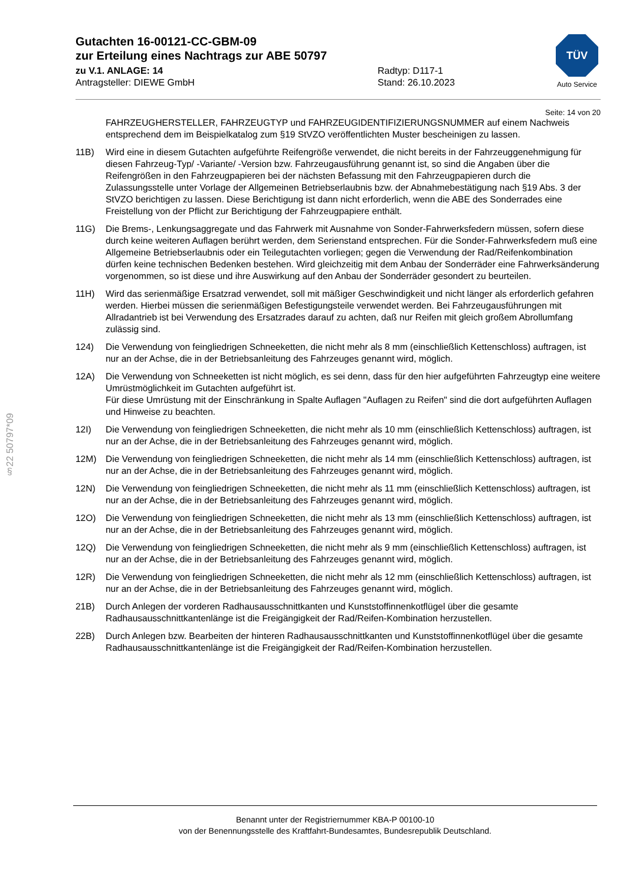§22 50797*09
TÜV
Auto Service
Gutachten 16-00121-CC-GBM-09
zur Erteilung eines Nachtrags zur ABE 50797
zu V.1. ANLAGE: 14
Antragsteller: DIEWE GmbH
Radtyp: D117-1
Stand: 26.10.2023
Seite: 14 von 20
FAHRZEUGHERSTELLER, FAHRZEUGTYP und FAHRZEUGIDENTIFIZIERUNGSNUMMER auf einem Nachweis entsprechend dem im Beispielkatalog zum §19 StVZO veröffentlichten Muster bescheinigen zu lassen.
11B) Wird eine in diesem Gutachten aufgeführte Reifengröße verwendet, die nicht bereits in der Fahrzeuggenehmigung für diesen Fahrzeug-Typ/ -Variante/ -Version bzw. Fahrzeugausführung genannt ist, so sind die Angaben über die Reifengrößen in den Fahrzeugpapieren bei der nächsten Befassung mit den Fahrzeugpapieren durch die Zulassungsstelle unter Vorlage der Allgemeinen Betriebserlaubnis bzw. der Abnahmebestätigung nach §19 Abs. 3 der StVZO berichtigen zu lassen. Diese Berichtigung ist dann nicht erforderlich, wenn die ABE des Sonderrades eine Freistellung von der Pflicht zur Berichtigung der Fahrzeugpapiere enthält.
11G) Die Brems-, Lenkungsaggregate und das Fahrwerk mit Ausnahme von Sonder-Fahrwerksfedern müssen, sofern diese durch keine weiteren Auflagen berührt werden, dem Serienstand entsprechen. Für die Sonder-Fahrwerksfedern muß eine Allgemeine Betriebserlaubnis oder ein Teilegutachten vorliegen; gegen die Verwendung der Rad/Reifenkombination dürfen keine technischen Bedenken bestehen. Wird gleichzeitig mit dem Anbau der Sonderräder eine Fahrwerksänderung vorgenommen, so ist diese und ihre Auswirkung auf den Anbau der Sonderräder gesondert zu beurteilen.
11H) Wird das serienmäßige Ersatzrad verwendet, soll mit mäßiger Geschwindigkeit und nicht länger als erforderlich gefahren werden. Hierbei müssen die serienmäßigen Befestigungsteile verwendet werden. Bei Fahrzeugausführungen mit Allradantrieb ist bei Verwendung des Ersatzrades darauf zu achten, daß nur Reifen mit gleich großem Abrollumfang zulässig sind.
124) Die Verwendung von feingliedrigen Schneeketten, die nicht mehr als 8 mm (einschließlich Kettenschloss) auftragen, ist nur an der Achse, die in der Betriebsanleitung des Fahrzeuges genannt wird, möglich.
12A) Die Verwendung von Schneeketten ist nicht möglich, es sei denn, dass für den hier aufgeführten Fahrzeugtyp eine weitere Umrüstmöglichkeit im Gutachten aufgeführt ist.
Für diese Umrüstung mit der Einschränkung in Spalte Auflagen "Auflagen zu Reifen" sind die dort aufgeführten Auflagen und Hinweise zu beachten.
12I) Die Verwendung von feingliedrigen Schneeketten, die nicht mehr als 10 mm (einschließlich Kettenschloss) auftragen, ist nur an der Achse, die in der Betriebsanleitung des Fahrzeuges genannt wird, möglich.
12M) Die Verwendung von feingliedrigen Schneeketten, die nicht mehr als 14 mm (einschließlich Kettenschloss) auftragen, ist nur an der Achse, die in der Betriebsanleitung des Fahrzeuges genannt wird, möglich.
12N) Die Verwendung von feingliedrigen Schneeketten, die nicht mehr als 11 mm (einschließlich Kettenschloss) auftragen, ist nur an der Achse, die in der Betriebsanleitung des Fahrzeuges genannt wird, möglich.
12O) Die Verwendung von feingliedrigen Schneeketten, die nicht mehr als 13 mm (einschließlich Kettenschloss) auftragen, ist nur an der Achse, die in der Betriebsanleitung des Fahrzeuges genannt wird, möglich.
12Q) Die Verwendung von feingliedrigen Schneeketten, die nicht mehr als 9 mm (einschließlich Kettenschloss) auftragen, ist nur an der Achse, die in der Betriebsanleitung des Fahrzeuges genannt wird, möglich.
12R) Die Verwendung von feingliedrigen Schneeketten, die nicht mehr als 12 mm (einschließlich Kettenschloss) auftragen, ist nur an der Achse, die in der Betriebsanleitung des Fahrzeuges genannt wird, möglich.
21B) Durch Anlegen der vorderen Radhausausschnittkanten und Kunststoffinnenkotflügel über die gesamte Radhausausschnittkantenlänge ist die Freigängigkeit der Rad/Reifen-Kombination herzustellen.
22B) Durch Anlegen bzw. Bearbeiten der hinteren Radhausausschnittkanten und Kunststoffinnenkotflügel über die gesamte Radhausausschnittkantenlänge ist die Freigängigkeit der Rad/Reifen-Kombination herzustellen.
Benannt unter der Registriernummer KBA-P 00100-10
von der Benennungsstelle des Kraftfahrt-Bundesamtes, Bundesrepublik Deutschland.